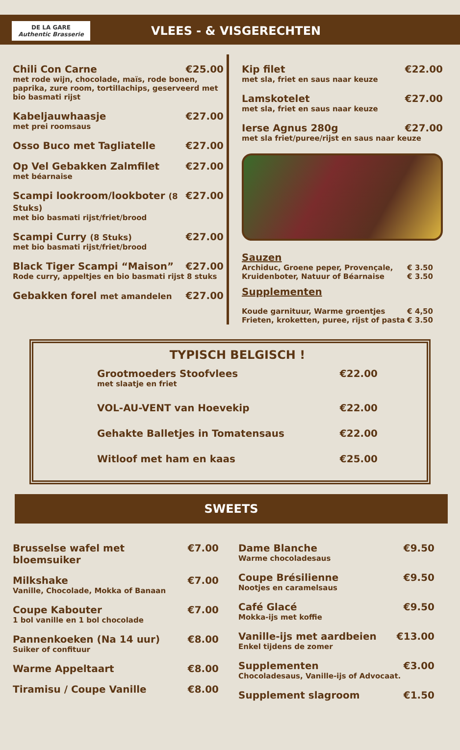DE LA GARE
Authentic Brasserie
VLEES - & VISGERECHTEN
Chili Con Carne €25.00
met rode wijn, chocolade, maïs, rode bonen, paprika, zure room, tortillachips, geserveerd met bio basmati rijst
Kabeljauwhaasje €27.00
met prei roomsaus
Osso Buco met Tagliatelle €27.00
Op Vel Gebakken Zalmfilet €27.00
met béarnaise
Scampi lookroom/lookboter (8 Stuks) €27.00
met bio basmati rijst/friet/brood
Scampi Curry (8 Stuks) €27.00
met bio basmati rijst/friet/brood
Black Tiger Scampi “Maison” €27.00
Rode curry, appeltjes en bio basmati rijst 8 stuks
Gebakken forel met amandelen €27.00
Kip filet €22.00
met sla, friet en saus naar keuze
Lamskotelet €27.00
met sla, friet en saus naar keuze
Ierse Agnus 280g €27.00
met sla friet/puree/rijst en saus naar keuze
Sauzen
Archiduc, Groene peper, Provençale, € 3.50
Kruidenboter, Natuur of Béarnaise € 3.50
Supplementen
Koude garnituur, Warme groentjes € 4,50
Frieten, kroketten, puree, rijst of pasta € 3.50
TYPISCH BELGISCH !
Grootmoeders Stoofvlees €22.00
met slaatje en friet
VOL-AU-VENT van Hoevekip €22.00
Gehakte Balletjes in Tomatensaus €22.00
Witloof met ham en kaas €25.00
SWEETS
Brusselse wafel met bloemsuiker €7.00
Milkshake €7.00
Vanille, Chocolade, Mokka of Banaan
Coupe Kabouter €7.00
1 bol vanille en 1 bol chocolade
Pannenkoeken (Na 14 uur) €8.00
Suiker of confituur
Warme Appeltaart €8.00
Tiramisu / Coupe Vanille €8.00
Dame Blanche €9.50
Warme chocoladesaus
Coupe Brésilienne €9.50
Nootjes en caramelsaus
Café Glacé €9.50
Mokka-ijs met koffie
Vanille-ijs met aardbeien €13.00
Enkel tijdens de zomer
Supplementen €3.00
Chocoladesaus, Vanille-ijs of Advocaat.
Supplement slagroom €1.50